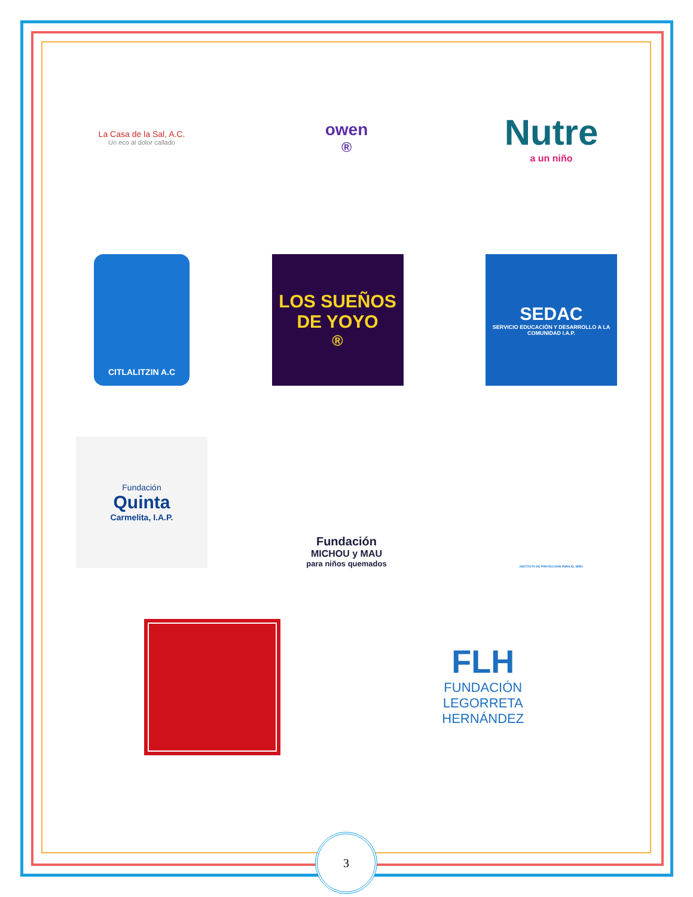La Casa de la Sal, A.C.
Un eco al dolor callado
owen<sup>®</sup>
Nutre
a un niño
CITLALITZIN A.C
LOS SUEÑOS DE YOYO<sup>®</sup>
SEDAC
SERVICIO EDUCACIÓN Y DESARROLLO A LA COMUNIDAD I.A.P.
Fundación
Quinta
Carmelita, I.A.P.
Fundación
MICHOU y MAU
para niños quemados
INSTITUTO DE PROTECCIÓN PARA EL NIÑO
FLH
FUNDACIÓN
LEGORRETA
HERNÁNDEZ
3